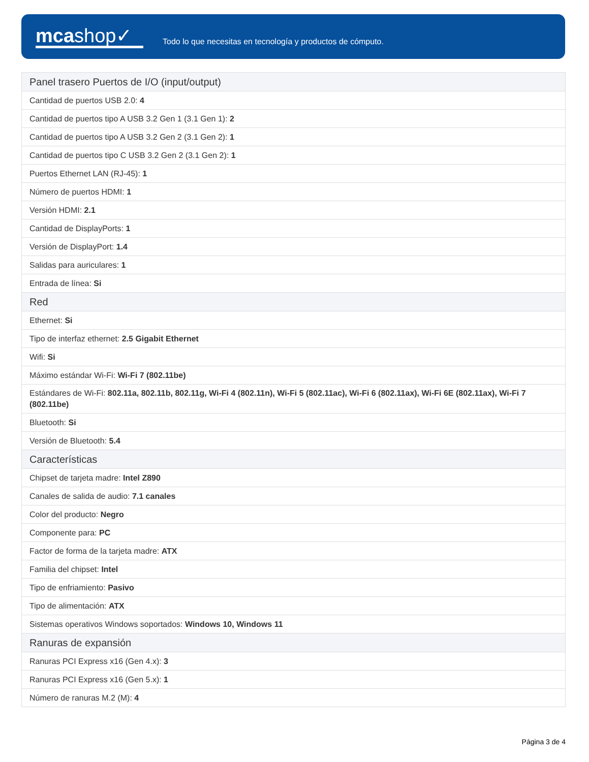mcashop✓
Todo lo que necesitas en tecnología y productos de cómputo.
| Panel trasero Puertos de I/O (input/output) |
| --- |
| Cantidad de puertos USB 2.0: 4 |
| Cantidad de puertos tipo A USB 3.2 Gen 1 (3.1 Gen 1): 2 |
| Cantidad de puertos tipo A USB 3.2 Gen 2 (3.1 Gen 2): 1 |
| Cantidad de puertos tipo C USB 3.2 Gen 2 (3.1 Gen 2): 1 |
| Puertos Ethernet LAN (RJ-45): 1 |
| Número de puertos HDMI: 1 |
| Versión HDMI: 2.1 |
| Cantidad de DisplayPorts: 1 |
| Versión de DisplayPort: 1.4 |
| Salidas para auriculares: 1 |
| Entrada de línea: Si |
| Red |
| Ethernet: Si |
| Tipo de interfaz ethernet: 2.5 Gigabit Ethernet |
| Wifi: Si |
| Máximo estándar Wi-Fi: Wi-Fi 7 (802.11be) |
| Estándares de Wi-Fi: 802.11a, 802.11b, 802.11g, Wi-Fi 4 (802.11n), Wi-Fi 5 (802.11ac), Wi-Fi 6 (802.11ax), Wi-Fi 6E (802.11ax), Wi-Fi 7 (802.11be) |
| Bluetooth: Si |
| Versión de Bluetooth: 5.4 |
| Características |
| Chipset de tarjeta madre: Intel Z890 |
| Canales de salida de audio: 7.1 canales |
| Color del producto: Negro |
| Componente para: PC |
| Factor de forma de la tarjeta madre: ATX |
| Familia del chipset: Intel |
| Tipo de enfriamiento: Pasivo |
| Tipo de alimentación: ATX |
| Sistemas operativos Windows soportados: Windows 10, Windows 11 |
| Ranuras de expansión |
| Ranuras PCI Express x16 (Gen 4.x): 3 |
| Ranuras PCI Express x16 (Gen 5.x): 1 |
| Número de ranuras M.2 (M): 4 |
Página 3 de 4